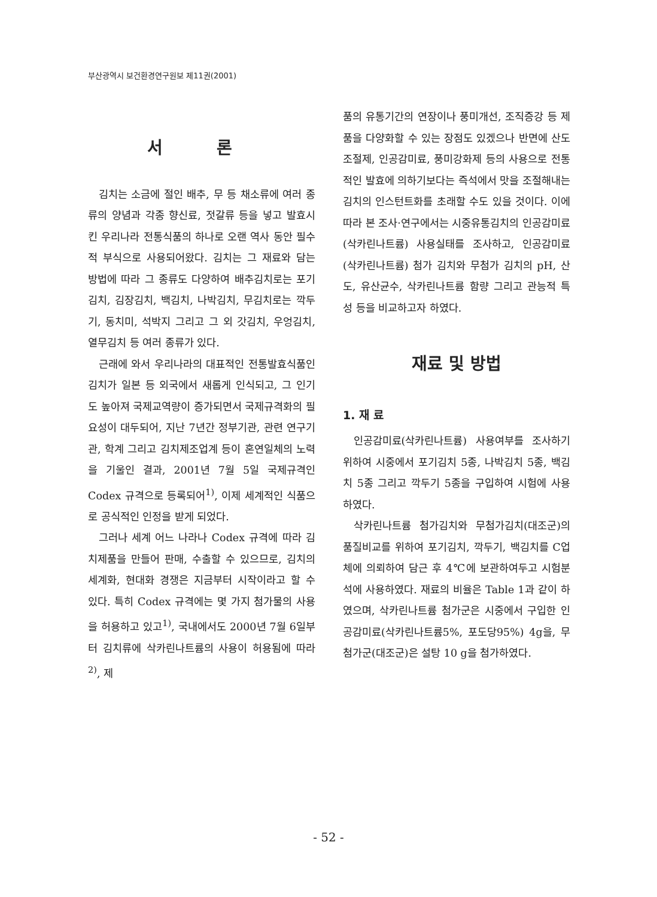부산광역시 보건환경연구원보 제11권(2001)
서 론
김치는 소금에 절인 배추, 무 등 채소류에 여러 종류의 양념과 각종 향신료, 젓갈류 등을 넣고 발효시킨 우리나라 전통식품의 하나로 오랜 역사 동안 필수적 부식으로 사용되어왔다. 김치는 그 재료와 담는 방법에 따라 그 종류도 다양하여 배추김치로는 포기김치, 김장김치, 백김치, 나박김치, 무김치로는 깍두기, 동치미, 석박지 그리고 그 외 갓김치, 우엉김치, 열무김치 등 여러 종류가 있다.
근래에 와서 우리나라의 대표적인 전통발효식품인 김치가 일본 등 외국에서 새롭게 인식되고, 그 인기도 높아져 국제교역량이 증가되면서 국제규격화의 필요성이 대두되어, 지난 7년간 정부기관, 관련 연구기관, 학계 그리고 김치제조업계 등이 혼연일체의 노력을 기울인 결과, 2001년 7월 5일 국제규격인 Codex 규격으로 등록되어<sup>1)</sup>, 이제 세계적인 식품으로 공식적인 인정을 받게 되었다.
그러나 세계 어느 나라나 Codex 규격에 따라 김치제품을 만들어 판매, 수출할 수 있으므로, 김치의 세계화, 현대화 경쟁은 지금부터 시작이라고 할 수 있다. 특히 Codex 규격에는 몇 가지 첨가물의 사용을 허용하고 있고<sup>1)</sup>, 국내에서도 2000년 7월 6일부터 김치류에 삭카린나트륨의 사용이 허용됨에 따라<sup>2)</sup>, 제
품의 유통기간의 연장이나 풍미개선, 조직증강 등 제품을 다양화할 수 있는 장점도 있겠으나 반면에 산도조절제, 인공감미료, 풍미강화제 등의 사용으로 전통적인 발효에 의하기보다는 즉석에서 맛을 조절해내는 김치의 인스턴트화를 초래할 수도 있을 것이다. 이에 따라 본 조사·연구에서는 시중유통김치의 인공감미료 (삭카린나트륨) 사용실태를 조사하고, 인공감미료 (삭카린나트륨) 첨가 김치와 무첨가 김치의 pH, 산도, 유산균수, 삭카린나트륨 함량 그리고 관능적 특성 등을 비교하고자 하였다.
재료 및 방법
1. 재 료
인공감미료(삭카린나트륨) 사용여부를 조사하기 위하여 시중에서 포기김치 5종, 나박김치 5종, 백김치 5종 그리고 깍두기 5종을 구입하여 시험에 사용하였다.
삭카린나트륨 첨가김치와 무첨가김치(대조군)의 품질비교를 위하여 포기김치, 깍두기, 백김치를 C업체에 의뢰하여 담근 후 4℃에 보관하여두고 시험분석에 사용하였다. 재료의 비율은 Table 1과 같이 하였으며, 삭카린나트륨 첨가군은 시중에서 구입한 인공감미료(삭카린나트륨5%, 포도당95%) 4g을, 무첨가군(대조군)은 설탕 10 g을 첨가하였다.
- 52 -